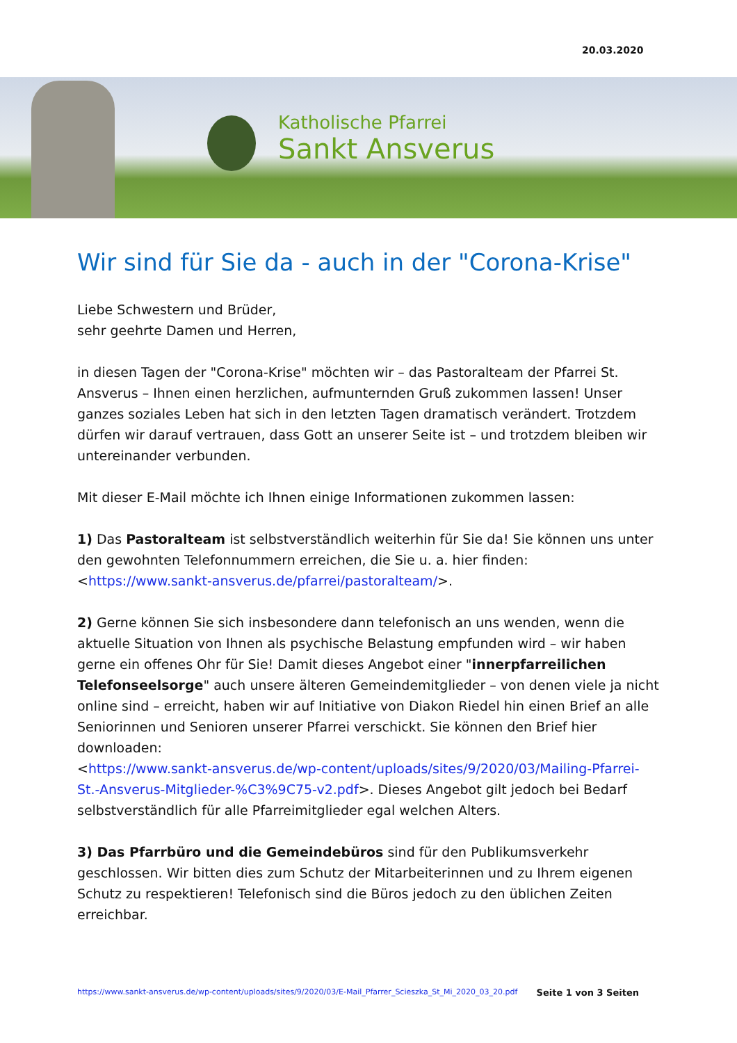20.03.2020
Katholische Pfarrei
Sankt Ansverus
Wir sind für Sie da - auch in der "Corona-Krise"
Liebe Schwestern und Brüder,
sehr geehrte Damen und Herren,
in diesen Tagen der "Corona-Krise" möchten wir – das Pastoralteam der Pfarrei St. Ansverus – Ihnen einen herzlichen, aufmunternden Gruß zukommen lassen! Unser ganzes soziales Leben hat sich in den letzten Tagen dramatisch verändert. Trotzdem dürfen wir darauf vertrauen, dass Gott an unserer Seite ist – und trotzdem bleiben wir untereinander verbunden.
Mit dieser E-Mail möchte ich Ihnen einige Informationen zukommen lassen:
1) Das Pastoralteam ist selbstverständlich weiterhin für Sie da! Sie können uns unter den gewohnten Telefonnummern erreichen, die Sie u. a. hier finden: <https://www.sankt-ansverus.de/pfarrei/pastoralteam/>.
2) Gerne können Sie sich insbesondere dann telefonisch an uns wenden, wenn die aktuelle Situation von Ihnen als psychische Belastung empfunden wird – wir haben gerne ein offenes Ohr für Sie! Damit dieses Angebot einer "innerpfarreilichen Telefonseelsorge" auch unsere älteren Gemeindemitglieder – von denen viele ja nicht online sind – erreicht, haben wir auf Initiative von Diakon Riedel hin einen Brief an alle Seniorinnen und Senioren unserer Pfarrei verschickt. Sie können den Brief hier downloaden:
<https://www.sankt-ansverus.de/wp-content/uploads/sites/9/2020/03/Mailing-Pfarrei-St.-Ansverus-Mitglieder-%C3%9C75-v2.pdf>. Dieses Angebot gilt jedoch bei Bedarf selbstverständlich für alle Pfarreimitglieder egal welchen Alters.
3) Das Pfarrbüro und die Gemeindebüros sind für den Publikumsverkehr geschlossen. Wir bitten dies zum Schutz der Mitarbeiterinnen und zu Ihrem eigenen Schutz zu respektieren! Telefonisch sind die Büros jedoch zu den üblichen Zeiten erreichbar.
https://www.sankt-ansverus.de/wp-content/uploads/sites/9/2020/03/E-Mail_Pfarrer_Scieszka_St_Mi_2020_03_20.pdf Seite 1 von 3 Seiten